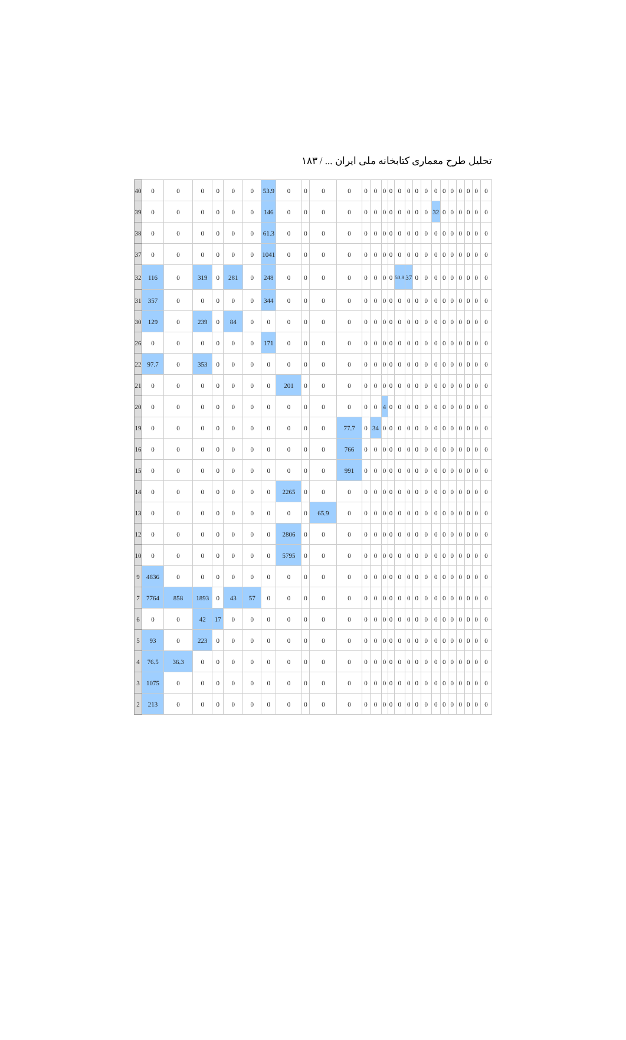تحلیل طرح معماری کتابخانه ملی ایران ... / ۱۸۳
| 40 | 0 | 0 | 0 | 0 | 0 | 0 | 53.9 | 0 | 0 | 0 | 0 | 0 | 0 | 0 | 0 | 0 | 0 | 0 | 0 | 0 | 0 | 0 | 0 | 0 | 0 | 0 |
| 39 | 0 | 0 | 0 | 0 | 0 | 0 | 146 | 0 | 0 | 0 | 0 | 0 | 0 | 0 | 0 | 0 | 0 | 0 | 0 | 32 | 0 | 0 | 0 | 0 | 0 | 0 |
| 38 | 0 | 0 | 0 | 0 | 0 | 0 | 61.3 | 0 | 0 | 0 | 0 | 0 | 0 | 0 | 0 | 0 | 0 | 0 | 0 | 0 | 0 | 0 | 0 | 0 | 0 | 0 |
| 37 | 0 | 0 | 0 | 0 | 0 | 0 | 1041 | 0 | 0 | 0 | 0 | 0 | 0 | 0 | 0 | 0 | 0 | 0 | 0 | 0 | 0 | 0 | 0 | 0 | 0 | 0 |
| 32 | 116 | 0 | 319 | 0 | 281 | 0 | 248 | 0 | 0 | 0 | 0 | 0 | 0 | 0 | 0 | 50.8 | 37 | 0 | 0 | 0 | 0 | 0 | 0 | 0 | 0 | 0 |
| 31 | 357 | 0 | 0 | 0 | 0 | 0 | 344 | 0 | 0 | 0 | 0 | 0 | 0 | 0 | 0 | 0 | 0 | 0 | 0 | 0 | 0 | 0 | 0 | 0 | 0 | 0 |
| 30 | 129 | 0 | 239 | 0 | 84 | 0 | 0 | 0 | 0 | 0 | 0 | 0 | 0 | 0 | 0 | 0 | 0 | 0 | 0 | 0 | 0 | 0 | 0 | 0 | 0 | 0 |
| 26 | 0 | 0 | 0 | 0 | 0 | 0 | 171 | 0 | 0 | 0 | 0 | 0 | 0 | 0 | 0 | 0 | 0 | 0 | 0 | 0 | 0 | 0 | 0 | 0 | 0 | 0 |
| 22 | 97.7 | 0 | 353 | 0 | 0 | 0 | 0 | 0 | 0 | 0 | 0 | 0 | 0 | 0 | 0 | 0 | 0 | 0 | 0 | 0 | 0 | 0 | 0 | 0 | 0 | 0 |
| 21 | 0 | 0 | 0 | 0 | 0 | 0 | 0 | 201 | 0 | 0 | 0 | 0 | 0 | 0 | 0 | 0 | 0 | 0 | 0 | 0 | 0 | 0 | 0 | 0 | 0 | 0 |
| 20 | 0 | 0 | 0 | 0 | 0 | 0 | 0 | 0 | 0 | 0 | 0 | 0 | 0 | 4 | 0 | 0 | 0 | 0 | 0 | 0 | 0 | 0 | 0 | 0 | 0 | 0 |
| 19 | 0 | 0 | 0 | 0 | 0 | 0 | 0 | 0 | 0 | 0 | 77.7 | 0 | 34 | 0 | 0 | 0 | 0 | 0 | 0 | 0 | 0 | 0 | 0 | 0 | 0 | 0 |
| 16 | 0 | 0 | 0 | 0 | 0 | 0 | 0 | 0 | 0 | 0 | 766 | 0 | 0 | 0 | 0 | 0 | 0 | 0 | 0 | 0 | 0 | 0 | 0 | 0 | 0 | 0 |
| 15 | 0 | 0 | 0 | 0 | 0 | 0 | 0 | 0 | 0 | 0 | 991 | 0 | 0 | 0 | 0 | 0 | 0 | 0 | 0 | 0 | 0 | 0 | 0 | 0 | 0 | 0 |
| 14 | 0 | 0 | 0 | 0 | 0 | 0 | 0 | 2265 | 0 | 0 | 0 | 0 | 0 | 0 | 0 | 0 | 0 | 0 | 0 | 0 | 0 | 0 | 0 | 0 | 0 | 0 |
| 13 | 0 | 0 | 0 | 0 | 0 | 0 | 0 | 0 | 0 | 65.9 | 0 | 0 | 0 | 0 | 0 | 0 | 0 | 0 | 0 | 0 | 0 | 0 | 0 | 0 | 0 | 0 |
| 12 | 0 | 0 | 0 | 0 | 0 | 0 | 0 | 2806 | 0 | 0 | 0 | 0 | 0 | 0 | 0 | 0 | 0 | 0 | 0 | 0 | 0 | 0 | 0 | 0 | 0 | 0 |
| 10 | 0 | 0 | 0 | 0 | 0 | 0 | 0 | 5795 | 0 | 0 | 0 | 0 | 0 | 0 | 0 | 0 | 0 | 0 | 0 | 0 | 0 | 0 | 0 | 0 | 0 | 0 |
| 9 | 4836 | 0 | 0 | 0 | 0 | 0 | 0 | 0 | 0 | 0 | 0 | 0 | 0 | 0 | 0 | 0 | 0 | 0 | 0 | 0 | 0 | 0 | 0 | 0 | 0 | 0 |
| 7 | 7764 | 858 | 1893 | 0 | 43 | 57 | 0 | 0 | 0 | 0 | 0 | 0 | 0 | 0 | 0 | 0 | 0 | 0 | 0 | 0 | 0 | 0 | 0 | 0 | 0 | 0 |
| 6 | 0 | 0 | 42 | 17 | 0 | 0 | 0 | 0 | 0 | 0 | 0 | 0 | 0 | 0 | 0 | 0 | 0 | 0 | 0 | 0 | 0 | 0 | 0 | 0 | 0 | 0 |
| 5 | 93 | 0 | 223 | 0 | 0 | 0 | 0 | 0 | 0 | 0 | 0 | 0 | 0 | 0 | 0 | 0 | 0 | 0 | 0 | 0 | 0 | 0 | 0 | 0 | 0 | 0 |
| 4 | 76.5 | 36.3 | 0 | 0 | 0 | 0 | 0 | 0 | 0 | 0 | 0 | 0 | 0 | 0 | 0 | 0 | 0 | 0 | 0 | 0 | 0 | 0 | 0 | 0 | 0 | 0 |
| 3 | 1075 | 0 | 0 | 0 | 0 | 0 | 0 | 0 | 0 | 0 | 0 | 0 | 0 | 0 | 0 | 0 | 0 | 0 | 0 | 0 | 0 | 0 | 0 | 0 | 0 | 0 |
| 2 | 213 | 0 | 0 | 0 | 0 | 0 | 0 | 0 | 0 | 0 | 0 | 0 | 0 | 0 | 0 | 0 | 0 | 0 | 0 | 0 | 0 | 0 | 0 | 0 | 0 | 0 |